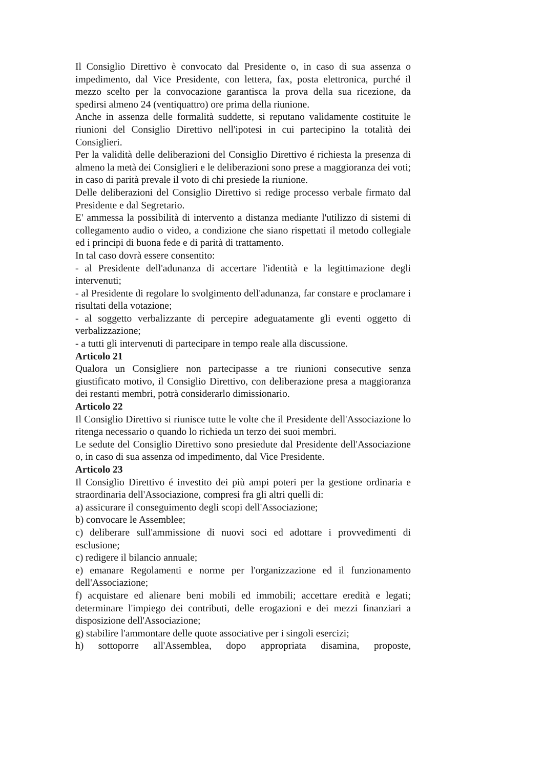Il Consiglio Direttivo è convocato dal Presidente o, in caso di sua assenza o impedimento, dal Vice Presidente, con lettera, fax, posta elettronica, purché il mezzo scelto per la convocazione garantisca la prova della sua ricezione, da spedirsi almeno 24 (ventiquattro) ore prima della riunione.
Anche in assenza delle formalità suddette, si reputano validamente costituite le riunioni del Consiglio Direttivo nell'ipotesi in cui partecipino la totalità dei Consiglieri.
Per la validità delle deliberazioni del Consiglio Direttivo é richiesta la presenza di almeno la metà dei Consiglieri e le deliberazioni sono prese a maggioranza dei voti; in caso di parità prevale il voto di chi presiede la riunione.
Delle deliberazioni del Consiglio Direttivo si redige processo verbale firmato dal Presidente e dal Segretario.
E' ammessa la possibilità di intervento a distanza mediante l'utilizzo di sistemi di collegamento audio o video, a condizione che siano rispettati il metodo collegiale ed i principi di buona fede e di parità di trattamento.
In tal caso dovrà essere consentito:
- al Presidente dell'adunanza di accertare l'identità e la legittimazione degli intervenuti;
- al Presidente di regolare lo svolgimento dell'adunanza, far constare e proclamare i risultati della votazione;
- al soggetto verbalizzante di percepire adeguatamente gli eventi oggetto di verbalizzazione;
- a tutti gli intervenuti di partecipare in tempo reale alla discussione.
Articolo 21
Qualora un Consigliere non partecipasse a tre riunioni consecutive senza giustificato motivo, il Consiglio Direttivo, con deliberazione presa a maggioranza dei restanti membri, potrà considerarlo dimissionario.
Articolo 22
Il Consiglio Direttivo si riunisce tutte le volte che il Presidente dell'Associazione lo ritenga necessario o quando lo richieda un terzo dei suoi membri.
Le sedute del Consiglio Direttivo sono presiedute dal Presidente dell'Associazione o, in caso di sua assenza od impedimento, dal Vice Presidente.
Articolo 23
Il Consiglio Direttivo é investito dei più ampi poteri per la gestione ordinaria e straordinaria dell'Associazione, compresi fra gli altri quelli di:
a) assicurare il conseguimento degli scopi dell'Associazione;
b) convocare le Assemblee;
c) deliberare sull'ammissione di nuovi soci ed adottare i provvedimenti di esclusione;
c) redigere il bilancio annuale;
e) emanare Regolamenti e norme per l'organizzazione ed il funzionamento dell'Associazione;
f) acquistare ed alienare beni mobili ed immobili; accettare eredità e legati; determinare l'impiego dei contributi, delle erogazioni e dei mezzi finanziari a disposizione dell'Associazione;
g) stabilire l'ammontare delle quote associative per i singoli esercizi;
h) sottoporre all'Assemblea, dopo appropriata disamina, proposte,